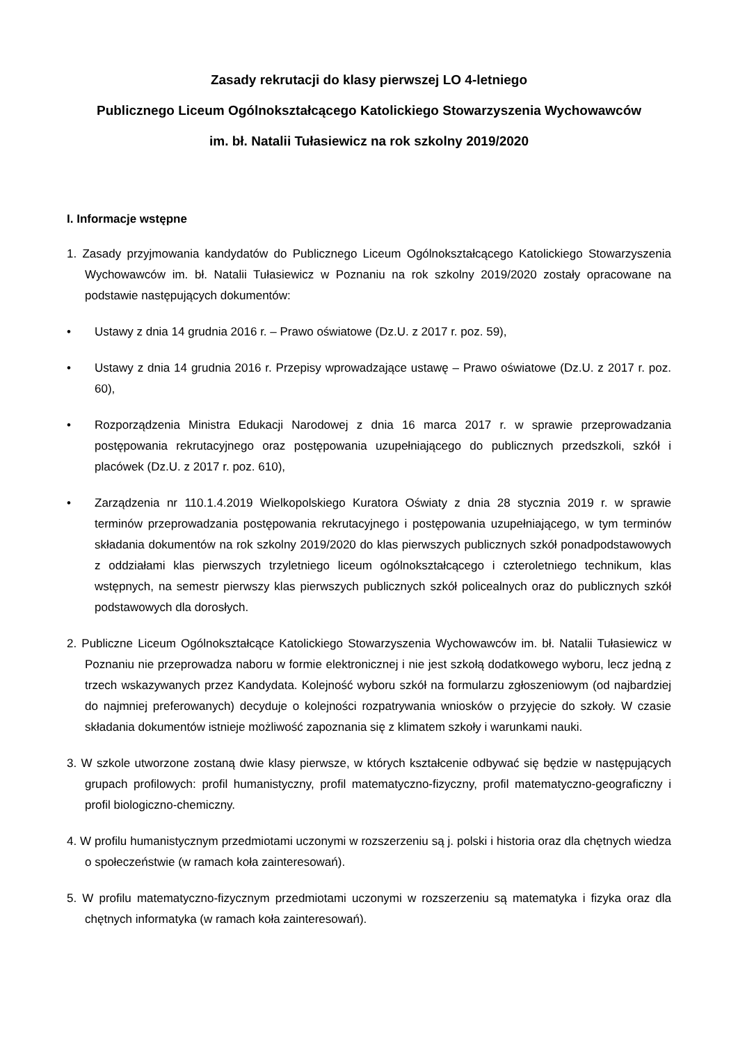Zasady rekrutacji do klasy pierwszej LO 4-letniego
Publicznego Liceum Ogólnokształcącego Katolickiego Stowarzyszenia Wychowawców
im. bł. Natalii Tułasiewicz na rok szkolny 2019/2020
I. Informacje wstępne
1. Zasady przyjmowania kandydatów do Publicznego Liceum Ogólnokształcącego Katolickiego Stowarzyszenia Wychowawców im. bł. Natalii Tułasiewicz w Poznaniu na rok szkolny 2019/2020 zostały opracowane na podstawie następujących dokumentów:
• Ustawy z dnia 14 grudnia 2016 r. – Prawo oświatowe (Dz.U. z 2017 r. poz. 59),
• Ustawy z dnia 14 grudnia 2016 r. Przepisy wprowadzające ustawę – Prawo oświatowe (Dz.U. z 2017 r. poz. 60),
• Rozporządzenia Ministra Edukacji Narodowej z dnia 16 marca 2017 r. w sprawie przeprowadzania postępowania rekrutacyjnego oraz postępowania uzupełniającego do publicznych przedszkoli, szkół i placówek (Dz.U. z 2017 r. poz. 610),
• Zarządzenia nr 110.1.4.2019 Wielkopolskiego Kuratora Oświaty z dnia 28 stycznia 2019 r. w sprawie terminów przeprowadzania postępowania rekrutacyjnego i postępowania uzupełniającego, w tym terminów składania dokumentów na rok szkolny 2019/2020 do klas pierwszych publicznych szkół ponadpodstawowych z oddziałami klas pierwszych trzyletniego liceum ogólnokształcącego i czteroletniego technikum, klas wstępnych, na semestr pierwszy klas pierwszych publicznych szkół policealnych oraz do publicznych szkół podstawowych dla dorosłych.
2. Publiczne Liceum Ogólnokształcące Katolickiego Stowarzyszenia Wychowawców im. bł. Natalii Tułasiewicz w Poznaniu nie przeprowadza naboru w formie elektronicznej i nie jest szkołą dodatkowego wyboru, lecz jedną z trzech wskazywanych przez Kandydata. Kolejność wyboru szkół na formularzu zgłoszeniowym (od najbardziej do najmniej preferowanych) decyduje o kolejności rozpatrywania wniosków o przyjęcie do szkoły. W czasie składania dokumentów istnieje możliwość zapoznania się z klimatem szkoły i warunkami nauki.
3. W szkole utworzone zostaną dwie klasy pierwsze, w których kształcenie odbywać się będzie w następujących grupach profilowych: profil humanistyczny, profil matematyczno-fizyczny, profil matematyczno-geograficzny i profil biologiczno-chemiczny.
4. W profilu humanistycznym przedmiotami uczonymi w rozszerzeniu są j. polski i historia oraz dla chętnych wiedza o społeczeństwie (w ramach koła zainteresowań).
5. W profilu matematyczno-fizycznym przedmiotami uczonymi w rozszerzeniu są matematyka i fizyka oraz dla chętnych informatyka (w ramach koła zainteresowań).